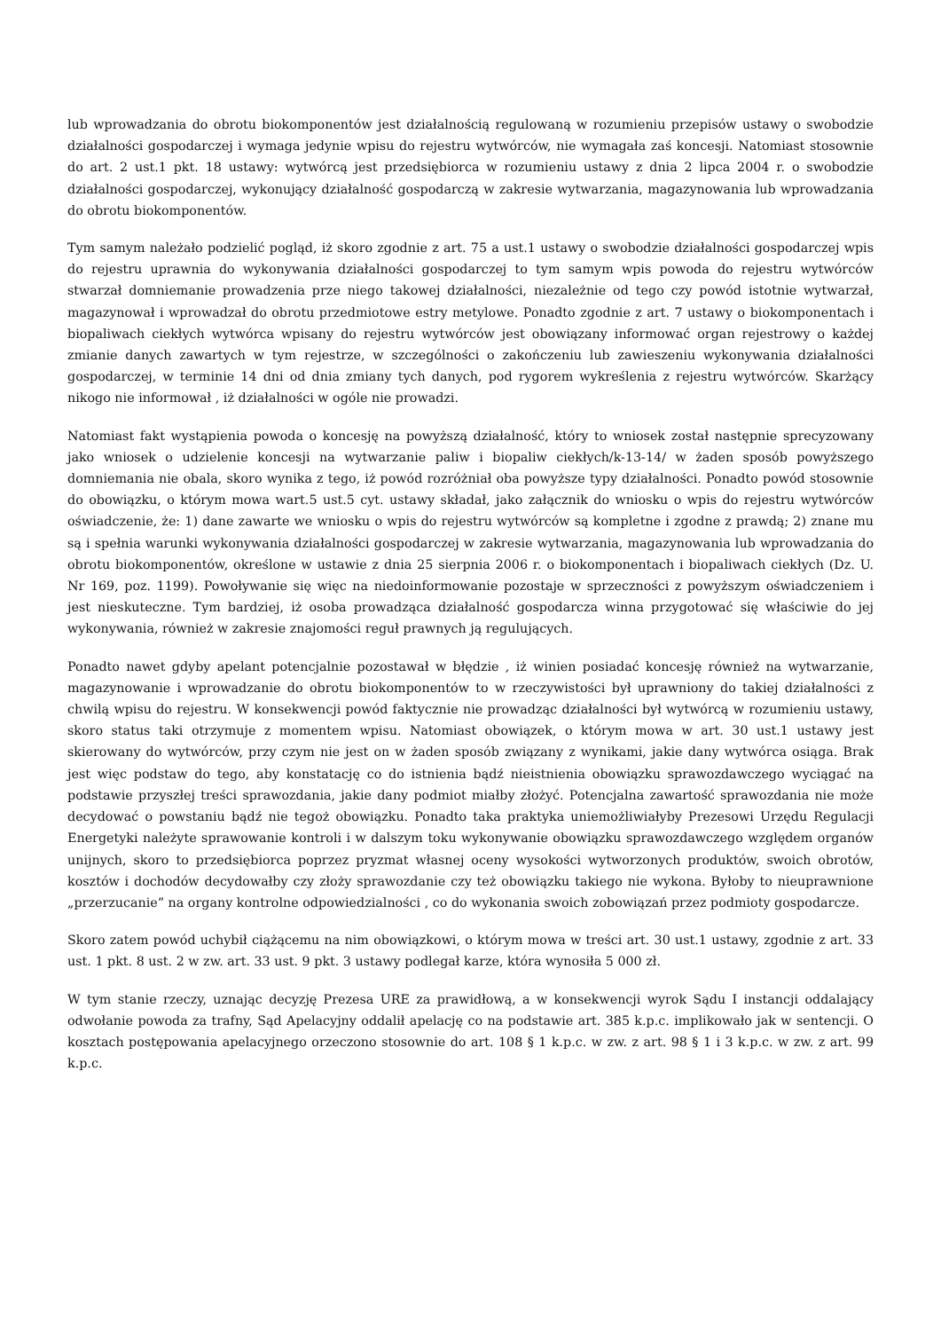lub wprowadzania do obrotu biokomponentów jest działalnością regulowaną w rozumieniu przepisów ustawy o swobodzie działalności gospodarczej i wymaga jedynie wpisu do rejestru wytwórców, nie wymagała zaś koncesji. Natomiast stosownie do art. 2 ust.1 pkt. 18 ustawy: wytwórcą jest przedsiębiorca w rozumieniu ustawy z dnia 2 lipca 2004 r. o swobodzie działalności gospodarczej, wykonujący działalność gospodarczą w zakresie wytwarzania, magazynowania lub wprowadzania do obrotu biokomponentów.
Tym samym należało podzielić pogląd, iż skoro zgodnie z art. 75 a ust.1 ustawy o swobodzie działalności gospodarczej wpis do rejestru uprawnia do wykonywania działalności gospodarczej to tym samym wpis powoda do rejestru wytwórców stwarzał domniemanie prowadzenia prze niego takowej działalności, niezależnie od tego czy powód istotnie wytwarzał, magazynował i wprowadzał do obrotu przedmiotowe estry metylowe. Ponadto zgodnie z art. 7 ustawy o biokomponentach i biopaliwach ciekłych wytwórca wpisany do rejestru wytwórców jest obowiązany informować organ rejestrowy o każdej zmianie danych zawartych w tym rejestrze, w szczególności o zakończeniu lub zawieszeniu wykonywania działalności gospodarczej, w terminie 14 dni od dnia zmiany tych danych, pod rygorem wykreślenia z rejestru wytwórców. Skarżący nikogo nie informował , iż działalności w ogóle nie prowadzi.
Natomiast fakt wystąpienia powoda o koncesję na powyższą działalność, który to wniosek został następnie sprecyzowany jako wniosek o udzielenie koncesji na wytwarzanie paliw i biopaliw ciekłych/k-13-14/ w żaden sposób powyższego domniemania nie obala, skoro wynika z tego, iż powód rozróżniał oba powyższe typy działalności. Ponadto powód stosownie do obowiązku, o którym mowa wart.5 ust.5 cyt. ustawy składał, jako załącznik do wniosku o wpis do rejestru wytwórców oświadczenie, że: 1) dane zawarte we wniosku o wpis do rejestru wytwórców są kompletne i zgodne z prawdą; 2) znane mu są i spełnia warunki wykonywania działalności gospodarczej w zakresie wytwarzania, magazynowania lub wprowadzania do obrotu biokomponentów, określone w ustawie z dnia 25 sierpnia 2006 r. o biokomponentach i biopaliwach ciekłych (Dz. U. Nr 169, poz. 1199). Powoływanie się więc na niedoinformowanie pozostaje w sprzeczności z powyższym oświadczeniem i jest nieskuteczne. Tym bardziej, iż osoba prowadząca działalność gospodarcza winna przygotować się właściwie do jej wykonywania, również w zakresie znajomości reguł prawnych ją regulujących.
Ponadto nawet gdyby apelant potencjalnie pozostawał w błędzie , iż winien posiadać koncesję również na wytwarzanie, magazynowanie i wprowadzanie do obrotu biokomponentów to w rzeczywistości był uprawniony do takiej działalności z chwilą wpisu do rejestru. W konsekwencji powód faktycznie nie prowadząc działalności był wytwórcą w rozumieniu ustawy, skoro status taki otrzymuje z momentem wpisu. Natomiast obowiązek, o którym mowa w art. 30 ust.1 ustawy jest skierowany do wytwórców, przy czym nie jest on w żaden sposób związany z wynikami, jakie dany wytwórca osiąga. Brak jest więc podstaw do tego, aby konstatację co do istnienia bądź nieistnienia obowiązku sprawozdawczego wyciągać na podstawie przyszłej treści sprawozdania, jakie dany podmiot miałby złożyć. Potencjalna zawartość sprawozdania nie może decydować o powstaniu bądź nie tegoż obowiązku. Ponadto taka praktyka uniemożliwiałyby Prezesowi Urzędu Regulacji Energetyki należyte sprawowanie kontroli i w dalszym toku wykonywanie obowiązku sprawozdawczego względem organów unijnych, skoro to przedsiębiorca poprzez pryzmat własnej oceny wysokości wytworzonych produktów, swoich obrotów, kosztów i dochodów decydowałby czy złoży sprawozdanie czy też obowiązku takiego nie wykona. Byłoby to nieuprawnione „przerzucanie” na organy kontrolne odpowiedzialności , co do wykonania swoich zobowiązań przez podmioty gospodarcze.
Skoro zatem powód uchybił ciążącemu na nim obowiązkowi, o którym mowa w treści art. 30 ust.1 ustawy, zgodnie z art. 33 ust. 1 pkt. 8 ust. 2 w zw. art. 33 ust. 9 pkt. 3 ustawy podlegał karze, która wynosiła 5 000 zł.
W tym stanie rzeczy, uznając decyzję Prezesa URE za prawidłową, a w konsekwencji wyrok Sądu I instancji oddalający odwołanie powoda za trafny, Sąd Apelacyjny oddalił apelację co na podstawie art. 385 k.p.c. implikowało jak w sentencji. O kosztach postępowania apelacyjnego orzeczono stosownie do art. 108 § 1 k.p.c. w zw. z art. 98 § 1 i 3 k.p.c. w zw. z art. 99 k.p.c.